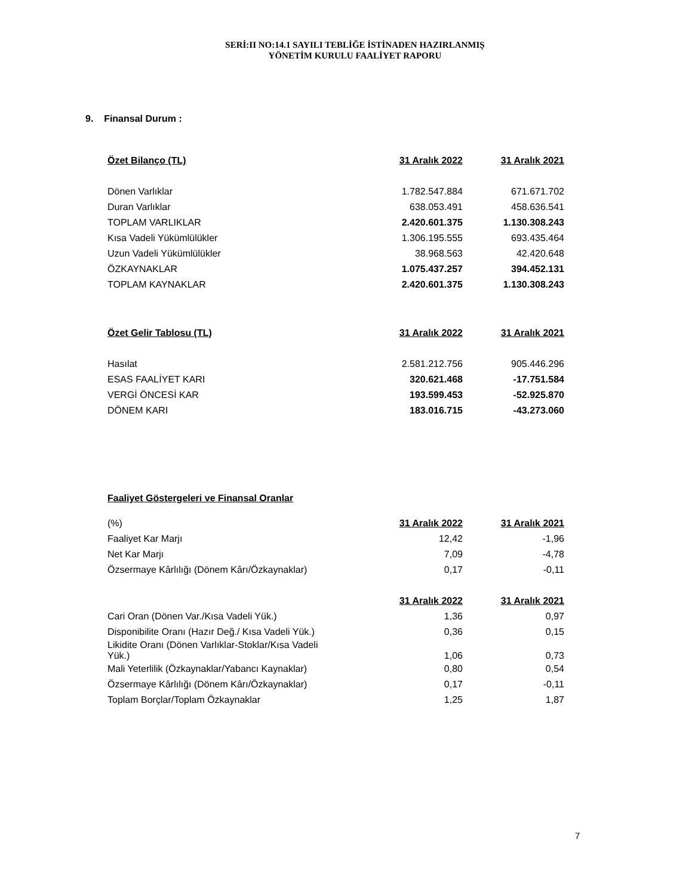SERİ:II NO:14.1 SAYILI TEBLİĞE İSTİNADEN HAZIRLANMIŞ
YÖNETİM KURULU FAALİYET RAPORU
9. Finansal Durum :
| Özet Bilanço (TL) | 31 Aralık 2022 | 31 Aralık 2021 |
| --- | --- | --- |
| Dönen Varlıklar | 1.782.547.884 | 671.671.702 |
| Duran Varlıklar | 638.053.491 | 458.636.541 |
| TOPLAM VARLIKLAR | 2.420.601.375 | 1.130.308.243 |
| Kısa Vadeli Yükümlülükler | 1.306.195.555 | 693.435.464 |
| Uzun Vadeli Yükümlülükler | 38.968.563 | 42.420.648 |
| ÖZKAYNAKLAR | 1.075.437.257 | 394.452.131 |
| TOPLAM KAYNAKLAR | 2.420.601.375 | 1.130.308.243 |
| Özet Gelir Tablosu (TL) | 31 Aralık 2022 | 31 Aralık 2021 |
| --- | --- | --- |
| Hasılat | 2.581.212.756 | 905.446.296 |
| ESAS FAALİYET KARI | 320.621.468 | -17.751.584 |
| VERGİ ÖNCESİ KAR | 193.599.453 | -52.925.870 |
| DÖNEM KARI | 183.016.715 | -43.273.060 |
Faaliyet Göstergeleri ve Finansal Oranlar
| (%) | 31 Aralık 2022 | 31 Aralık 2021 |
| Faaliyet Kar Marjı | 12,42 | -1,96 |
| Net Kar Marjı | 7,09 | -4,78 |
| Özsermaye Kârlılığı (Dönem Kârı/Özkaynaklar) | 0,17 | -0,11 |
| | 31 Aralık 2022 | 31 Aralık 2021 |
| Cari Oran (Dönen Var./Kısa Vadeli Yük.) | 1,36 | 0,97 |
| Disponibilite Oranı (Hazır Değ./ Kısa Vadeli Yük.) | 0,36 | 0,15 |
| Likidite Oranı (Dönen Varlıklar-Stoklar/Kısa Vadeli Yük.) | 1,06 | 0,73 |
| Mali Yeterlilik (Özkaynaklar/Yabancı Kaynaklar) | 0,80 | 0,54 |
| Özsermaye Kârlılığı (Dönem Kârı/Özkaynaklar) | 0,17 | -0,11 |
| Toplam Borçlar/Toplam Özkaynaklar | 1,25 | 1,87 |
7